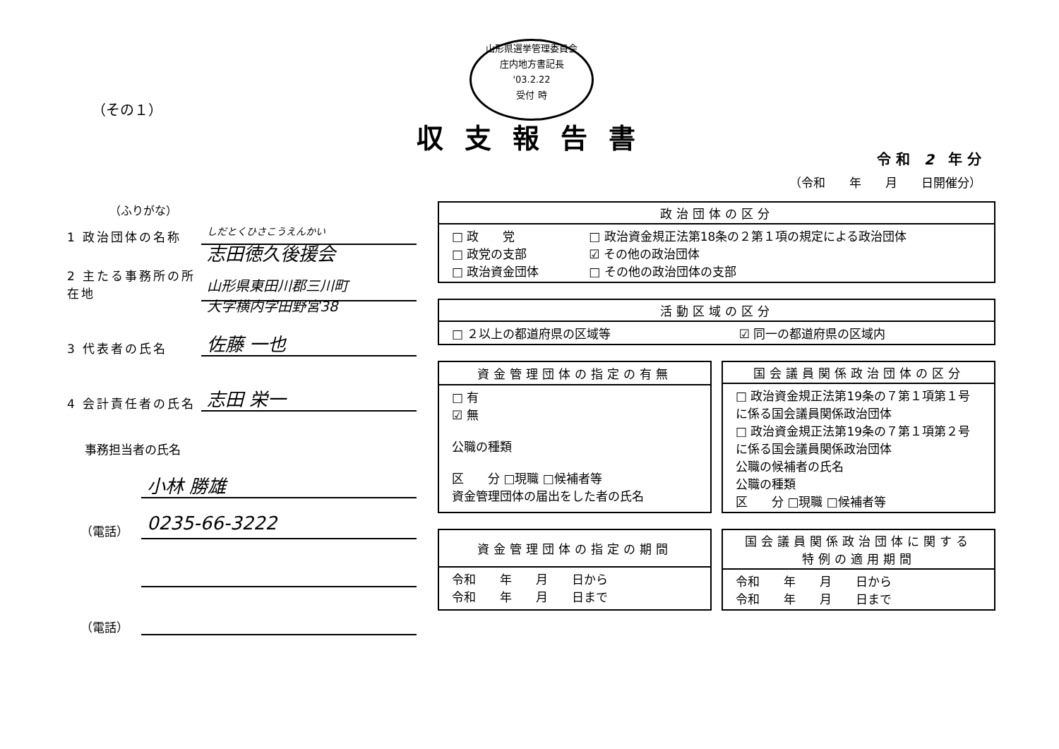山形県選挙管理委員会
庄内地方書記長
'03.2.22
受付 時
（その１）
収支報告書
令 和　2　年 分
（令和　　年　　月　　日開催分）
（ふりがな）
1 政治団体の名称
しだとくひさこうえんかい
志田徳久後援会
2 主たる事務所の所在地
山形県東田川郡三川町
大字横内字田野宮38
3 代表者の氏名
佐藤 一也
4 会計責任者の氏名
志田 栄一
事務担当者の氏名
小林 勝雄
（電話）
0235-66-3222
（電話）
| 政治団体の区分 | |
| --- | --- |
| □ 政 党 □ 政党の支部 □ 政治資金団体 | □ 政治資金規正法第18条の２第１項の規定による政治団体 ☑ その他の政治団体 □ その他の政治団体の支部 |
| 活動区域の区分 | |
| --- | --- |
| □ ２以上の都道府県の区域等 | ☑ 同一の都道府県の区域内 |
| 資金管理団体の指定の有無 |
| --- |
| □ 有 ☑ 無 公職の種類 区 分 □現職 □候補者等 資金管理団体の届出をした者の氏名 |
| 国会議員関係政治団体の区分 |
| --- |
| □ 政治資金規正法第19条の７第１項第１号に係る国会議員関係政治団体 □ 政治資金規正法第19条の７第１項第２号に係る国会議員関係政治団体 公職の候補者の氏名 公職の種類 区 分 □現職 □候補者等 |
| 資金管理団体の指定の期間 |
| --- |
| 令和 年 月 日から 令和 年 月 日まで |
| 国会議員関係政治団体に関する 特例の適用期間 |
| --- |
| 令和 年 月 日から 令和 年 月 日まで |